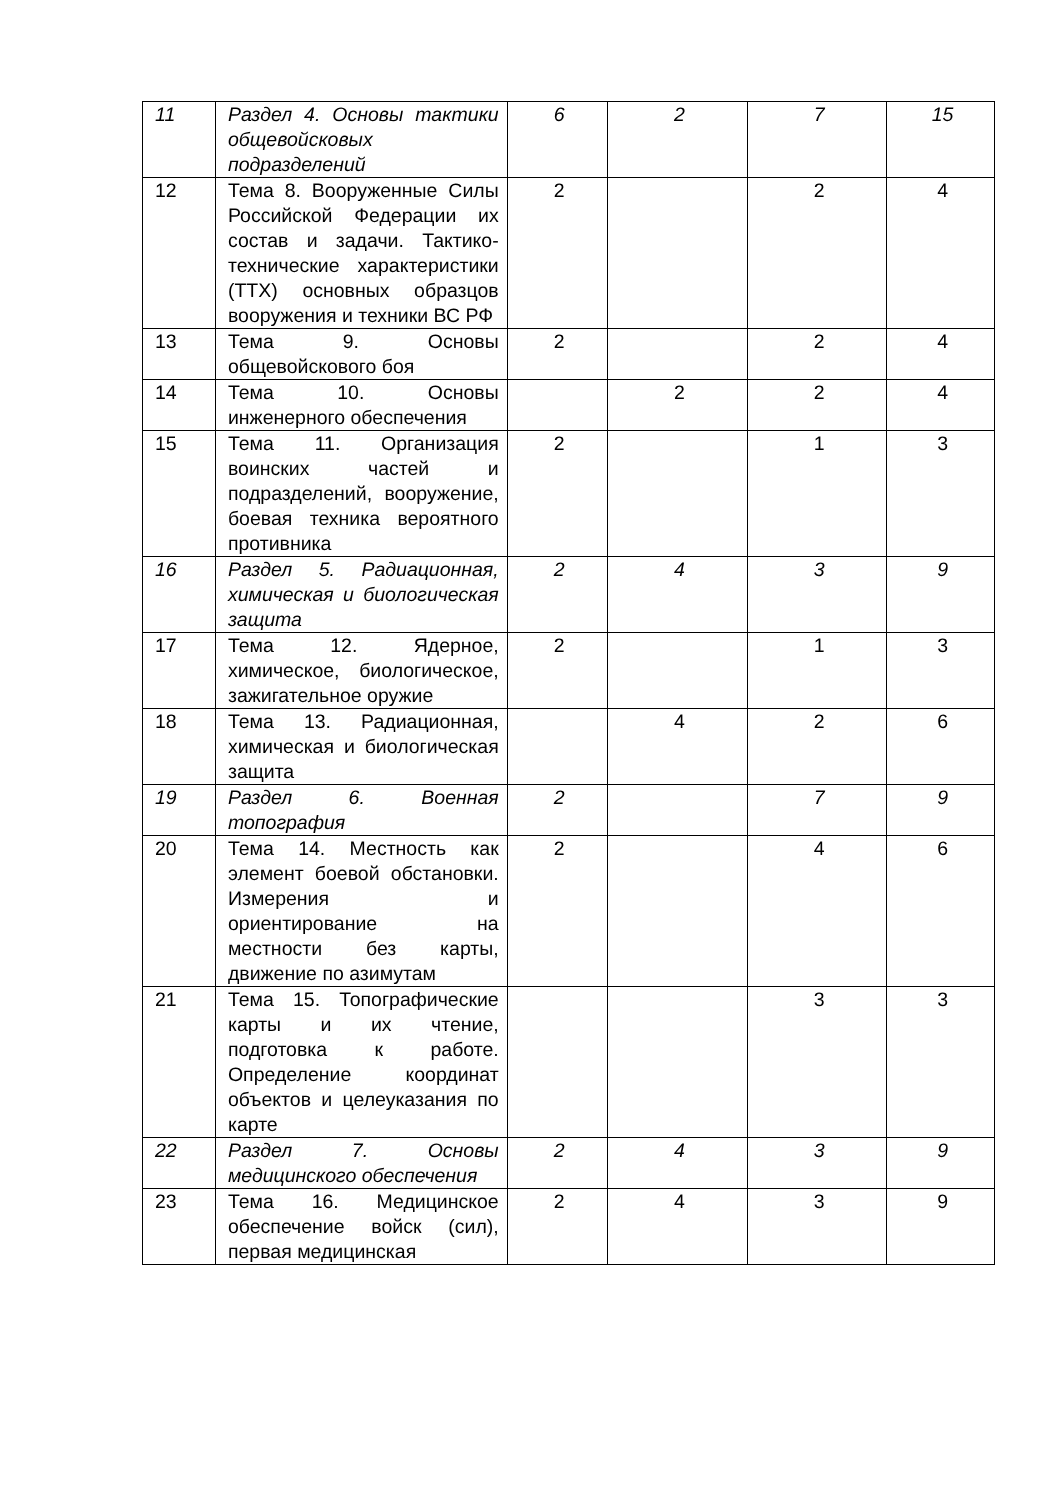| 11 | Раздел 4. Основы тактики общевойсковых подразделений | 6 | 2 | 7 | 15 |
| 12 | Тема 8. Вооруженные Силы Российской Федерации их состав и задачи. Тактико-технические характеристики (ТТХ) основных образцов вооружения и техники ВС РФ | 2 | | 2 | 4 |
| 13 | Тема 9. Основы общевойскового боя | 2 | | 2 | 4 |
| 14 | Тема 10. Основы инженерного обеспечения | | 2 | 2 | 4 |
| 15 | Тема 11. Организация воинских частей и подразделений, вооружение, боевая техника вероятного противника | 2 | | 1 | 3 |
| 16 | Раздел 5. Радиационная, химическая и биологическая защита | 2 | 4 | 3 | 9 |
| 17 | Тема 12. Ядерное, химическое, биологическое, зажигательное оружие | 2 | | 1 | 3 |
| 18 | Тема 13. Радиационная, химическая и биологическая защита | | 4 | 2 | 6 |
| 19 | Раздел 6. Военная топография | 2 | | 7 | 9 |
| 20 | Тема 14. Местность как элемент боевой обстановки. Измерения и ориентирование на местности без карты, движение по азимутам | 2 | | 4 | 6 |
| 21 | Тема 15. Топографические карты и их чтение, подготовка к работе. Определение координат объектов и целеуказания по карте | | | 3 | 3 |
| 22 | Раздел 7. Основы медицинского обеспечения | 2 | 4 | 3 | 9 |
| 23 | Тема 16. Медицинское обеспечение войск (сил), первая медицинская | 2 | 4 | 3 | 9 |